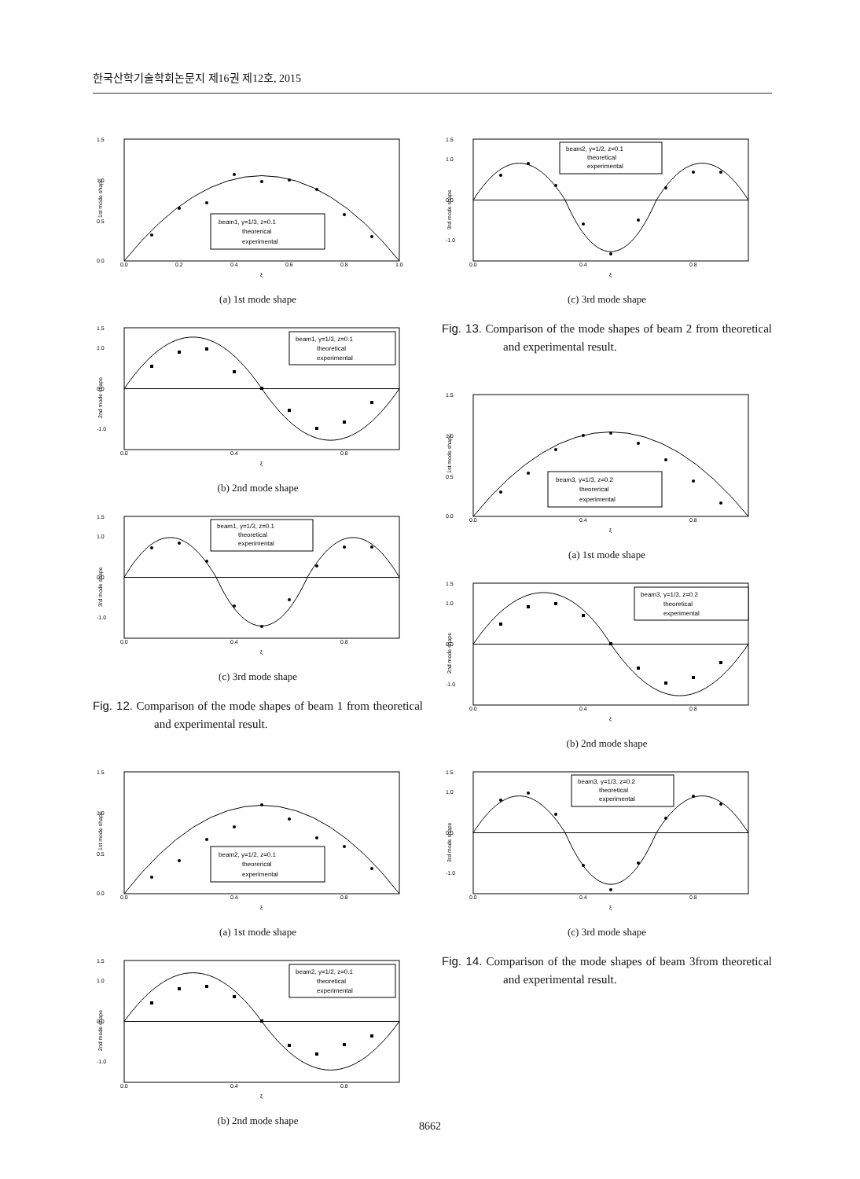한국산학기술학회논문지 제16권 제12호, 2015
1.5
1.0
0.5
0.0
0.0
0.2
0.4
0.6
0.8
1.0
ξ
1st mode shape
beam1, γ=1/3, z=0.1
theorerical
experimental
(a) 1st mode shape
1.5
1.0
0.0
-1.0
0.0
0.4
0.8
ξ
2nd mode shape
beam1, γ=1/3, z=0.1
theoretical
experimental
(b) 2nd mode shape
1.5
1.0
0.0
-1.0
0.0
0.4
0.8
ξ
3rd mode shape
beam1, γ=1/3, z=0.1
theoretical
experimental
(c) 3rd mode shape
Fig. 12. Comparison of the mode shapes of beam 1 from theoretical and experimental result.
1.5
1.0
0.5
0.0
0.0
0.4
0.8
ξ
1st mode shape
beam2, γ=1/2, z=0.1
theorerical
experimental
(a) 1st mode shape
1.5
1.0
0.0
-1.0
0.0
0.4
0.8
ξ
2nd mode shape
beam2, γ=1/2, z=0.1
theoretical
experimental
(b) 2nd mode shape
1.5
1.0
0.0
-1.0
0.0
0.4
0.8
ξ
3rd mode shape
beam2, γ=1/2, z=0.1
theoretical
experimental
(c) 3rd mode shape
Fig. 13. Comparison of the mode shapes of beam 2 from theoretical and experimental result.
1.5
1.0
0.5
0.0
0.0
0.4
0.8
ξ
1st mode shape
beam3, γ=1/3, z=0.2
theorerical
experimental
(a) 1st mode shape
1.5
1.0
0.0
-1.0
0.0
0.4
0.8
ξ
2nd mode shape
beam3, γ=1/3, z=0.2
theoretical
experimental
(b) 2nd mode shape
1.5
1.0
0.0
-1.0
0.0
0.4
0.8
ξ
3rd mode shape
beam3, γ=1/3, z=0.2
theoretical
experimental
(c) 3rd mode shape
Fig. 14. Comparison of the mode shapes of beam 3from theoretical and experimental result.
8662